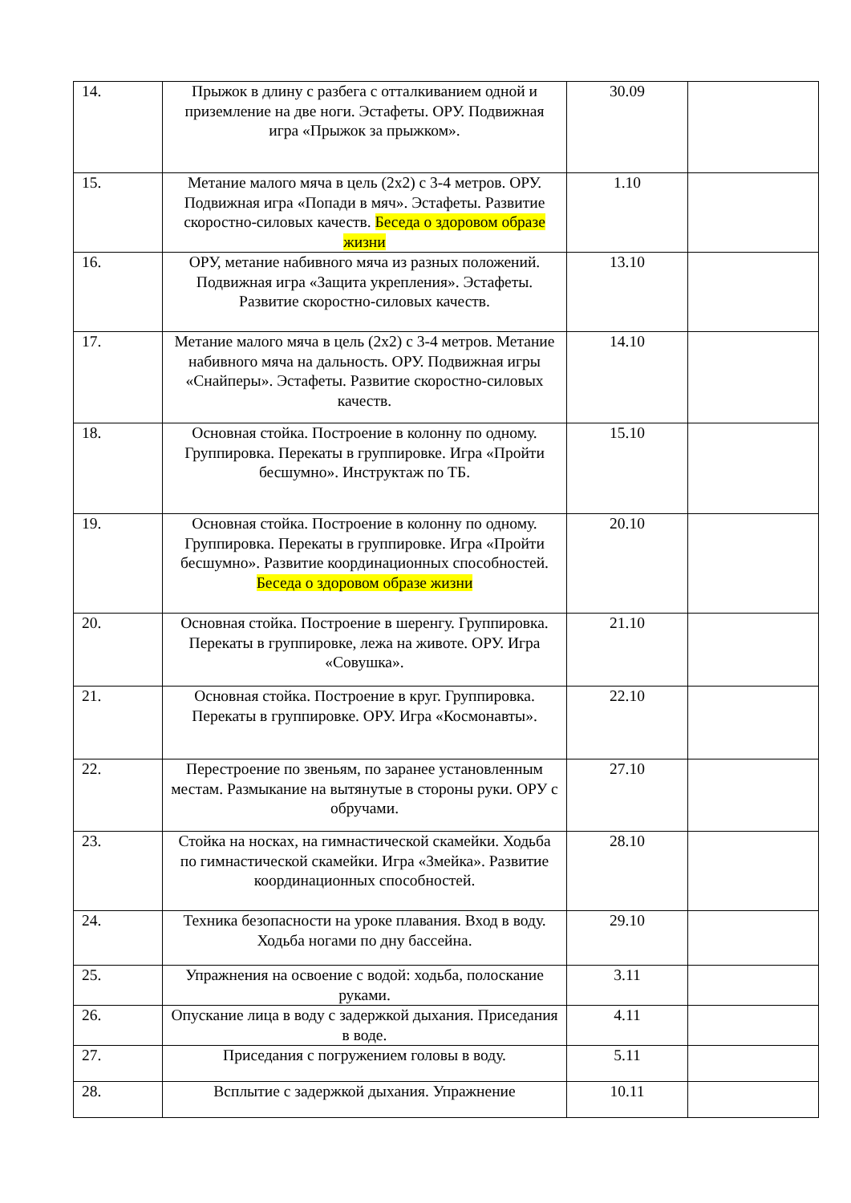| 14. | Прыжок в длину с разбега с отталкиванием одной и приземление на две ноги. Эстафеты. ОРУ. Подвижная игра «Прыжок за прыжком». | 30.09 | |
| 15. | Метание малого мяча в цель (2х2) с 3-4 метров. ОРУ. Подвижная игра «Попади в мяч». Эстафеты. Развитие скоростно-силовых качеств. Беседа о здоровом образе жизни | 1.10 | |
| 16. | ОРУ, метание набивного мяча из разных положений. Подвижная игра «Защита укрепления». Эстафеты. Развитие скоростно-силовых качеств. | 13.10 | |
| 17. | Метание малого мяча в цель (2х2) с 3-4 метров. Метание набивного мяча на дальность. ОРУ. Подвижная игры «Снайперы». Эстафеты. Развитие скоростно-силовых качеств. | 14.10 | |
| 18. | Основная стойка. Построение в колонну по одному. Группировка. Перекаты в группировке. Игра «Пройти бесшумно». Инструктаж по ТБ. | 15.10 | |
| 19. | Основная стойка. Построение в колонну по одному. Группировка. Перекаты в группировке. Игра «Пройти бесшумно». Развитие координационных способностей. Беседа о здоровом образе жизни | 20.10 | |
| 20. | Основная стойка. Построение в шеренгу. Группировка. Перекаты в группировке, лежа на животе. ОРУ. Игра «Совушка». | 21.10 | |
| 21. | Основная стойка. Построение в круг. Группировка. Перекаты в группировке. ОРУ. Игра «Космонавты». | 22.10 | |
| 22. | Перестроение по звеньям, по заранее установленным местам. Размыкание на вытянутые в стороны руки. ОРУ с обручами. | 27.10 | |
| 23. | Стойка на носках, на гимнастической скамейки. Ходьба по гимнастической скамейки. Игра «Змейка». Развитие координационных способностей. | 28.10 | |
| 24. | Техника безопасности на уроке плавания. Вход в воду. Ходьба ногами по дну бассейна. | 29.10 | |
| 25. | Упражнения на освоение с водой: ходьба, полоскание руками. | 3.11 | |
| 26. | Опускание лица в воду с задержкой дыхания. Приседания в воде. | 4.11 | |
| 27. | Приседания с погружением головы в воду. | 5.11 | |
| 28. | Всплытие с задержкой дыхания. Упражнение | 10.11 | |